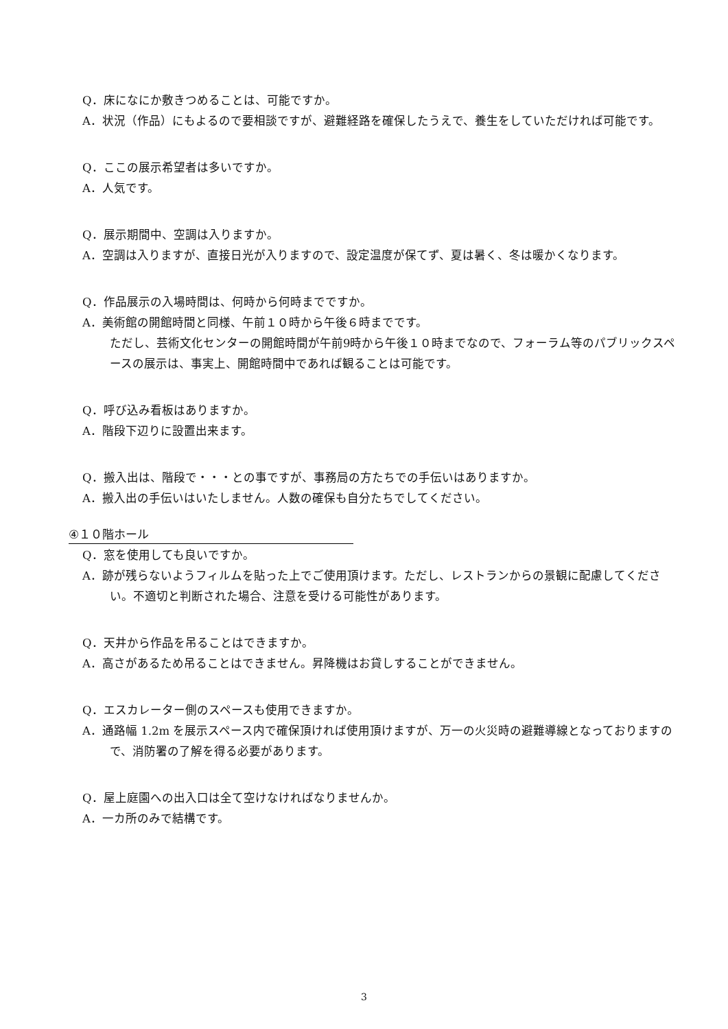Q．床になにか敷きつめることは、可能ですか。
A．状況（作品）にもよるので要相談ですが、避難経路を確保したうえで、養生をしていただければ可能です。
Q．ここの展示希望者は多いですか。
A．人気です。
Q．展示期間中、空調は入りますか。
A．空調は入りますが、直接日光が入りますので、設定温度が保てず、夏は暑く、冬は暖かくなります。
Q．作品展示の入場時間は、何時から何時までですか。
A．美術館の開館時間と同様、午前１０時から午後６時までです。
ただし、芸術文化センターの開館時間が午前9時から午後１０時までなので、フォーラム等のパブリックスペースの展示は、事実上、開館時間中であれば観ることは可能です。
Q．呼び込み看板はありますか。
A．階段下辺りに設置出来ます。
Q．搬入出は、階段で・・・との事ですが、事務局の方たちでの手伝いはありますか。
A．搬入出の手伝いはいたしません。人数の確保も自分たちでしてください。
④１０階ホール
Q．窓を使用しても良いですか。
A．跡が残らないようフィルムを貼った上でご使用頂けます。ただし、レストランからの景観に配慮してください。不適切と判断された場合、注意を受ける可能性があります。
Q．天井から作品を吊ることはできますか。
A．高さがあるため吊ることはできません。昇降機はお貸しすることができません。
Q．エスカレーター側のスペースも使用できますか。
A．通路幅 1.2m を展示スペース内で確保頂ければ使用頂けますが、万一の火災時の避難導線となっておりますので、消防署の了解を得る必要があります。
Q．屋上庭園への出入口は全て空けなければなりませんか。
A．一カ所のみで結構です。
3